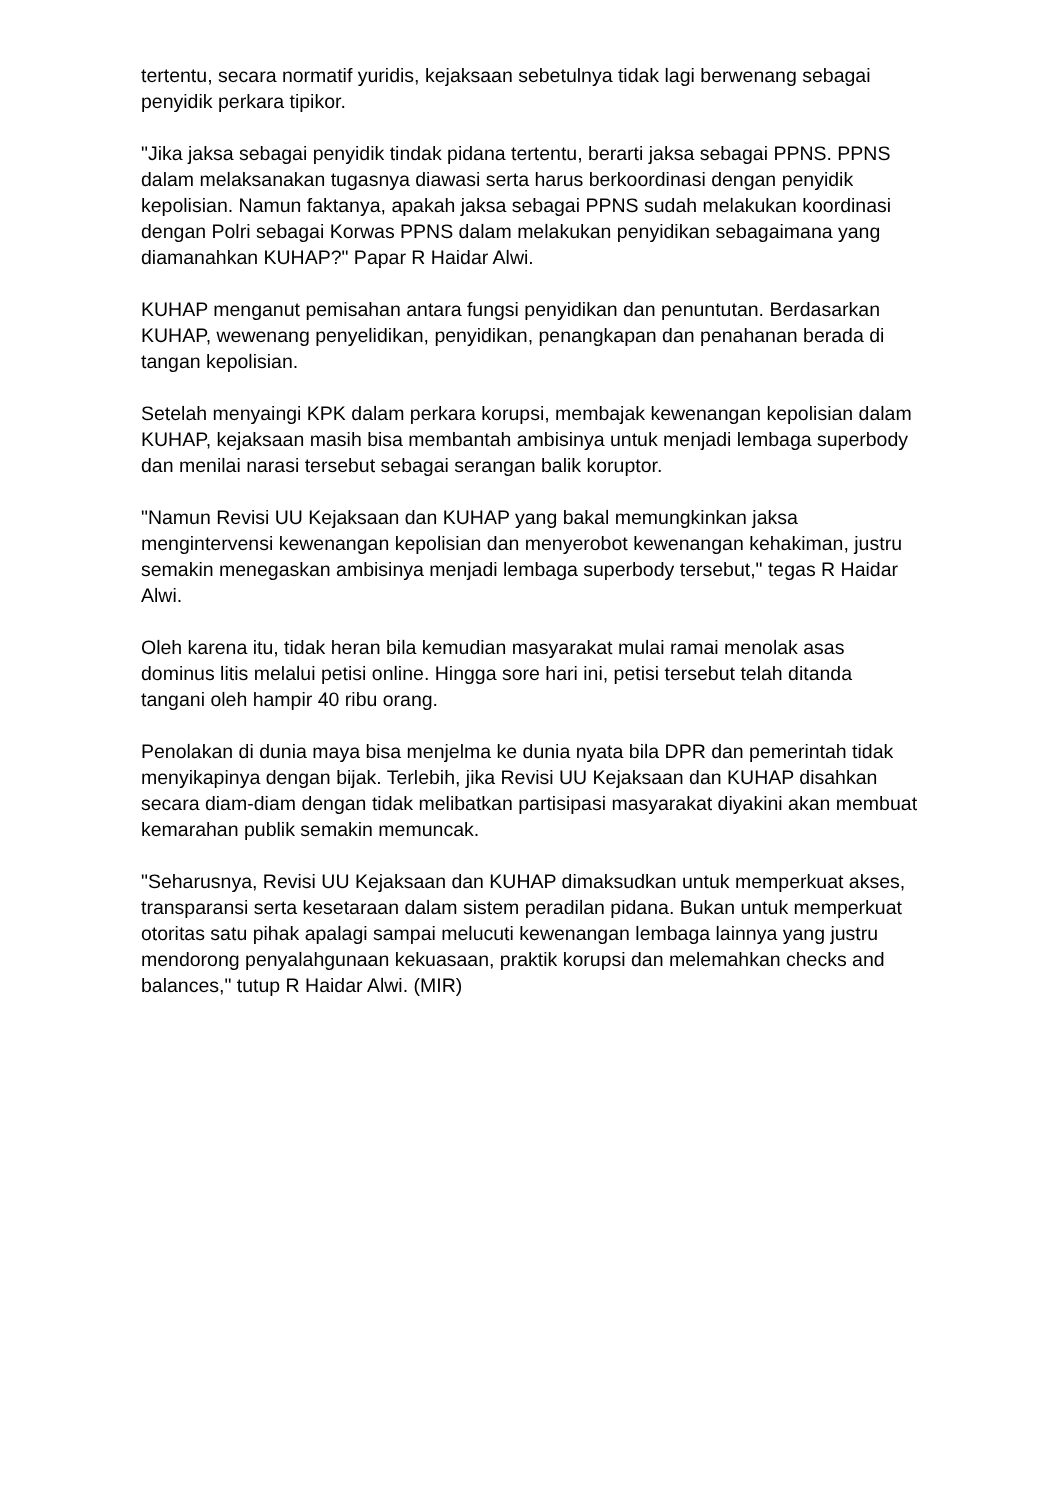tertentu, secara normatif yuridis, kejaksaan sebetulnya tidak lagi berwenang sebagai penyidik perkara tipikor.
"Jika jaksa sebagai penyidik tindak pidana tertentu, berarti jaksa sebagai PPNS. PPNS dalam melaksanakan tugasnya diawasi serta harus berkoordinasi dengan penyidik kepolisian. Namun faktanya, apakah jaksa sebagai PPNS sudah melakukan koordinasi dengan Polri sebagai Korwas PPNS dalam melakukan penyidikan sebagaimana yang diamanahkan KUHAP?" Papar R Haidar Alwi.
KUHAP menganut pemisahan antara fungsi penyidikan dan penuntutan. Berdasarkan KUHAP, wewenang penyelidikan, penyidikan, penangkapan dan penahanan berada di tangan kepolisian.
Setelah menyaingi KPK dalam perkara korupsi, membajak kewenangan kepolisian dalam KUHAP, kejaksaan masih bisa membantah ambisinya untuk menjadi lembaga superbody dan menilai narasi tersebut sebagai serangan balik koruptor.
"Namun Revisi UU Kejaksaan dan KUHAP yang bakal memungkinkan jaksa mengintervensi kewenangan kepolisian dan menyerobot kewenangan kehakiman, justru semakin menegaskan ambisinya menjadi lembaga superbody tersebut," tegas R Haidar Alwi.
Oleh karena itu, tidak heran bila kemudian masyarakat mulai ramai menolak asas dominus litis melalui petisi online. Hingga sore hari ini, petisi tersebut telah ditanda tangani oleh hampir 40 ribu orang.
Penolakan di dunia maya bisa menjelma ke dunia nyata bila DPR dan pemerintah tidak menyikapinya dengan bijak. Terlebih, jika Revisi UU Kejaksaan dan KUHAP disahkan secara diam-diam dengan tidak melibatkan partisipasi masyarakat diyakini akan membuat kemarahan publik semakin memuncak.
"Seharusnya, Revisi UU Kejaksaan dan KUHAP dimaksudkan untuk memperkuat akses, transparansi serta kesetaraan dalam sistem peradilan pidana. Bukan untuk memperkuat otoritas satu pihak apalagi sampai melucuti kewenangan lembaga lainnya yang justru mendorong penyalahgunaan kekuasaan, praktik korupsi dan melemahkan checks and balances," tutup R Haidar Alwi. (MIR)